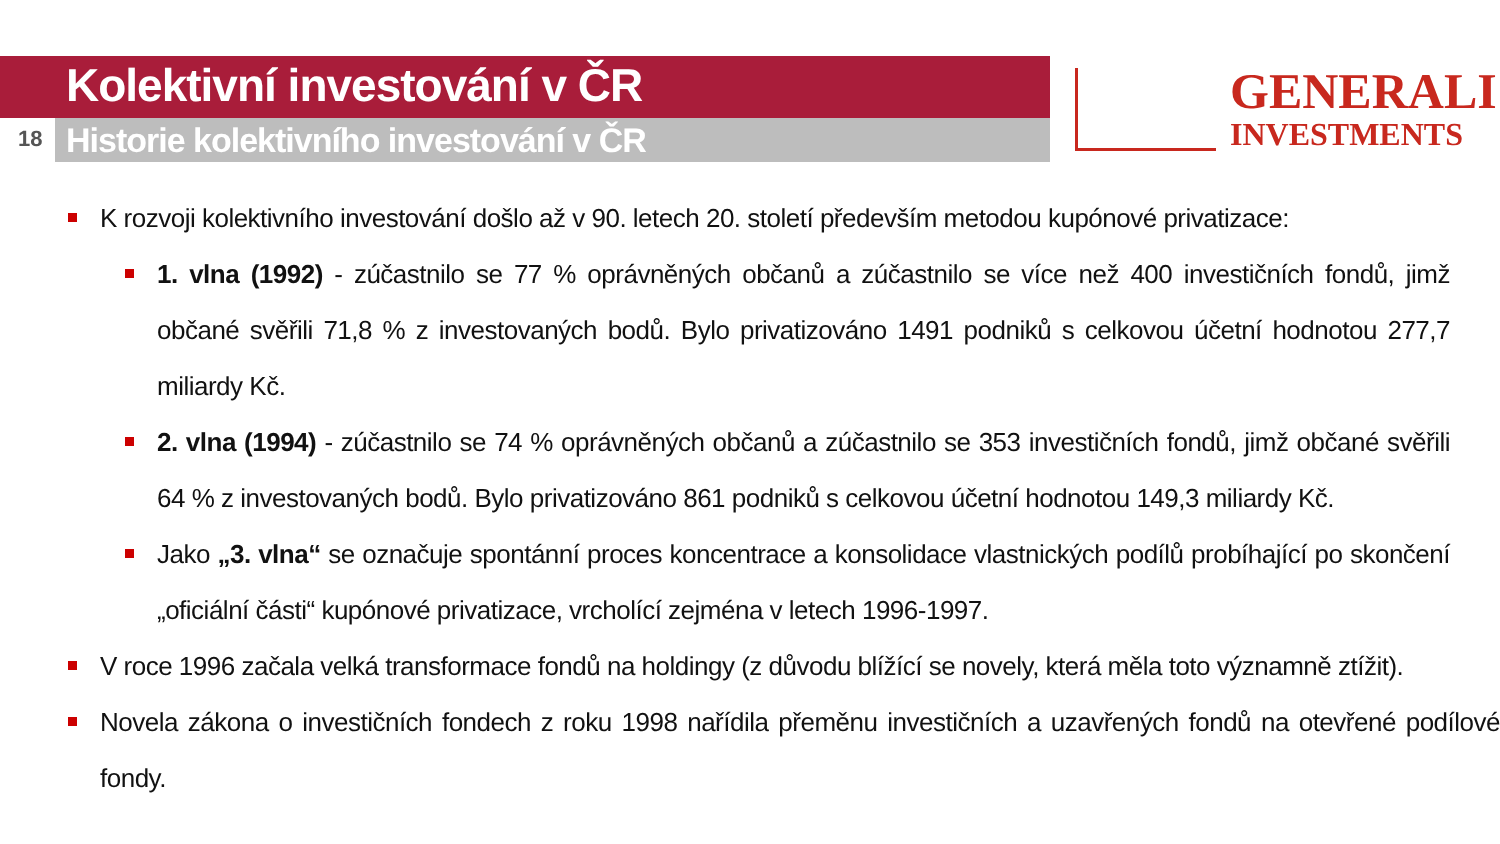Kolektivní investování v ČR
18
Historie kolektivního investování v ČR
GENERALI
INVESTMENTS
K rozvoji kolektivního investování došlo až v 90. letech 20. století především metodou kupónové privatizace:
1. vlna (1992) - zúčastnilo se 77 % oprávněných občanů a zúčastnilo se více než 400 investičních fondů, jimž občané svěřili 71,8 % z investovaných bodů. Bylo privatizováno 1491 podniků s celkovou účetní hodnotou 277,7 miliardy Kč.
2. vlna (1994) - zúčastnilo se 74 % oprávněných občanů a zúčastnilo se 353 investičních fondů, jimž občané svěřili 64 % z investovaných bodů. Bylo privatizováno 861 podniků s celkovou účetní hodnotou 149,3 miliardy Kč.
Jako „3. vlna“ se označuje spontánní proces koncentrace a konsolidace vlastnických podílů probíhající po skončení „oficiální části“ kupónové privatizace, vrcholící zejména v letech 1996-1997.
V roce 1996 začala velká transformace fondů na holdingy (z důvodu blížící se novely, která měla toto významně ztížit).
Novela zákona o investičních fondech z roku 1998 nařídila přeměnu investičních a uzavřených fondů na otevřené podílové fondy.